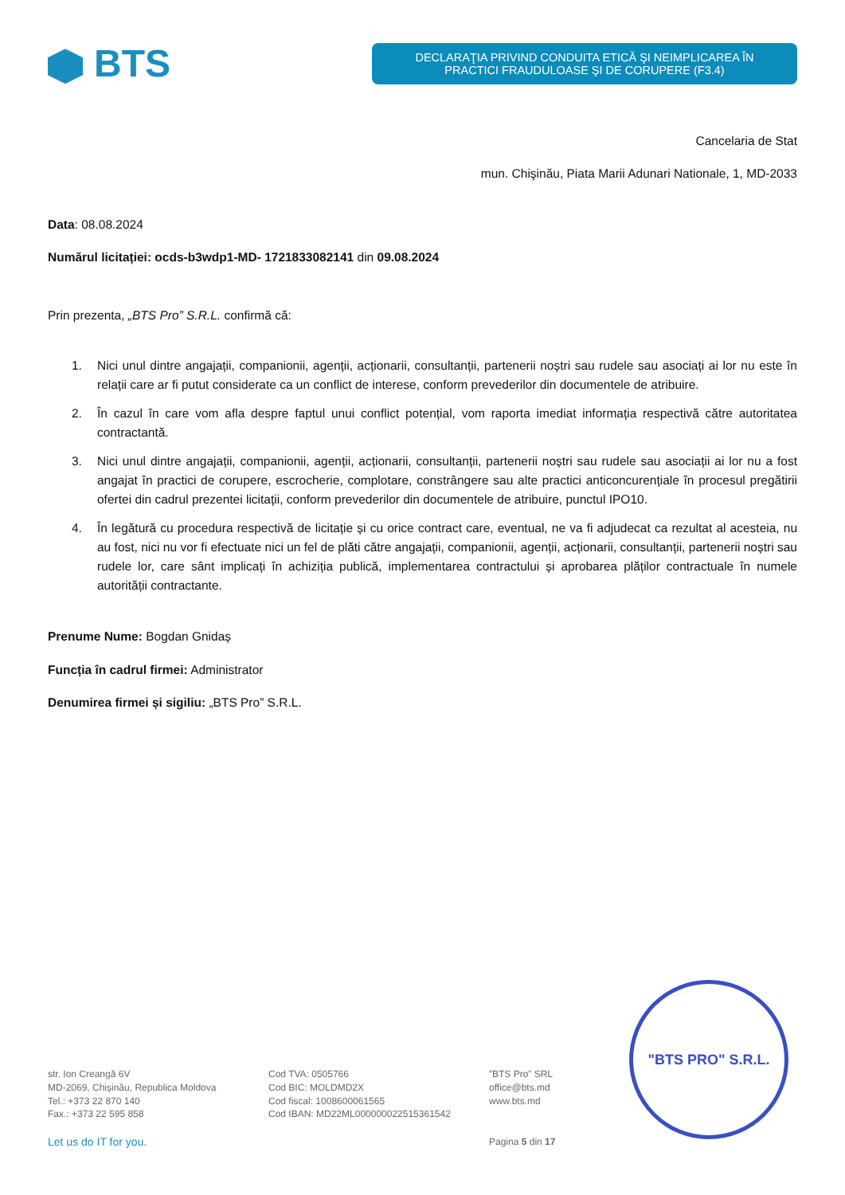BTS
DECLARAŢIA PRIVIND CONDUITA ETICĂ ŞI NEIMPLICAREA ÎN
PRACTICI FRAUDULOASE ŞI DE CORUPERE (F3.4)
Cancelaria de Stat
mun. Chişinău, Piata Marii Adunari Nationale, 1, MD-2033
Data: 08.08.2024
Numărul licitației: ocds-b3wdp1-MD- 1721833082141 din 09.08.2024
Prin prezenta, „BTS Pro” S.R.L. confirmă că:
1. Nici unul dintre angajații, companionii, agenții, acționarii, consultanții, partenerii noștri sau rudele sau asociați ai lor nu este în relații care ar fi putut considerate ca un conflict de interese, conform prevederilor din documentele de atribuire.
2. În cazul în care vom afla despre faptul unui conflict potențial, vom raporta imediat informația respectivă către autoritatea contractantă.
3. Nici unul dintre angajații, companionii, agenții, acționarii, consultanții, partenerii noștri sau rudele sau asociații ai lor nu a fost angajat în practici de corupere, escrocherie, complotare, constrângere sau alte practici anticoncurențiale în procesul pregătirii ofertei din cadrul prezentei licitații, conform prevederilor din documentele de atribuire, punctul IPO10.
4. În legătură cu procedura respectivă de licitație și cu orice contract care, eventual, ne va fi adjudecat ca rezultat al acesteia, nu au fost, nici nu vor fi efectuate nici un fel de plăti către angajații, companionii, agenții, acționarii, consultanții, partenerii noștri sau rudele lor, care sânt implicați în achiziția publică, implementarea contractului și aprobarea plăților contractuale în numele autorității contractante.
Prenume Nume: Bogdan Gnidaș
Funcția în cadrul firmei: Administrator
Denumirea firmei și sigiliu: „BTS Pro” S.R.L.
"BTS PRO" S.R.L.
str. Ion Creangă 6V
MD-2069, Chișinău, Republica Moldova
Tel.: +373 22 870 140
Fax.: +373 22 595 858
Cod TVA: 0505766
Cod BIC: MOLDMD2X
Cod fiscal: 1008600061565
Cod IBAN: MD22ML000000022515361542
”BTS Pro” SRL
office@bts.md
www.bts.md
Let us do IT for you. Pagina 5 din 17